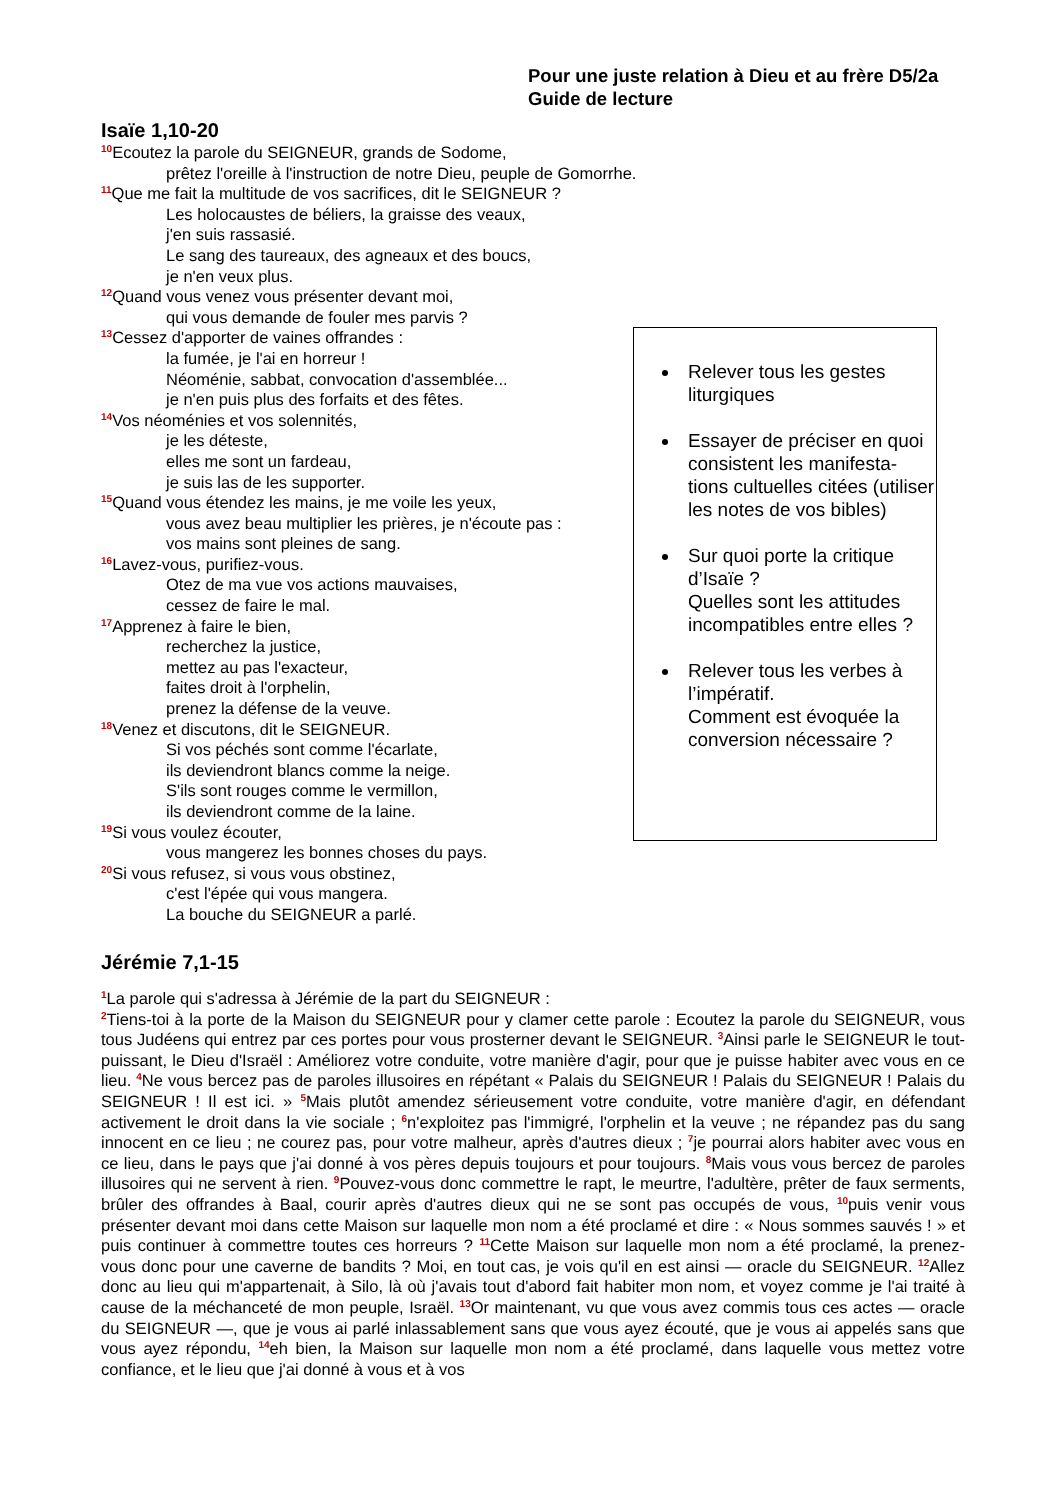Pour une juste relation à Dieu et au frère D5/2a
Guide de lecture
Isaïe 1,10-20
<sup>10</sup> Ecoutez la parole du SEIGNEUR, grands de Sodome,
prêtez l'oreille à l'instruction de notre Dieu, peuple de Gomorrhe.
<sup>11</sup> Que me fait la multitude de vos sacrifices, dit le SEIGNEUR ?
Les holocaustes de béliers, la graisse des veaux,
j'en suis rassasié.
Le sang des taureaux, des agneaux et des boucs,
je n'en veux plus.
<sup>12</sup> Quand vous venez vous présenter devant moi,
qui vous demande de fouler mes parvis ?
<sup>13</sup> Cessez d'apporter de vaines offrandes :
la fumée, je l'ai en horreur !
Néoménie, sabbat, convocation d'assemblée...
je n'en puis plus des forfaits et des fêtes.
<sup>14</sup> Vos néoménies et vos solennités,
je les déteste,
elles me sont un fardeau,
je suis las de les supporter.
<sup>15</sup> Quand vous étendez les mains, je me voile les yeux,
vous avez beau multiplier les prières, je n'écoute pas :
vos mains sont pleines de sang.
<sup>16</sup> Lavez-vous, purifiez-vous.
Otez de ma vue vos actions mauvaises,
cessez de faire le mal.
<sup>17</sup> Apprenez à faire le bien,
recherchez la justice,
mettez au pas l'exacteur,
faites droit à l'orphelin,
prenez la défense de la veuve.
<sup>18</sup> Venez et discutons, dit le SEIGNEUR.
Si vos péchés sont comme l'écarlate,
ils deviendront blancs comme la neige.
S'ils sont rouges comme le vermillon,
ils deviendront comme de la laine.
<sup>19</sup>Si vous voulez écouter,
vous mangerez les bonnes choses du pays.
<sup>20</sup>Si vous refusez, si vous vous obstinez,
c'est l'épée qui vous mangera.
La bouche du SEIGNEUR a parlé.
Relever tous les gestes liturgiques
Essayer de préciser en quoi consistent les manifesta-tions cultuelles citées (utiliser les notes de vos bibles)
Sur quoi porte la critique d’Isaïe ?
Quelles sont les attitudes incompatibles entre elles ?
Relever tous les verbes à l’impératif.
Comment est évoquée la conversion nécessaire ?
Jérémie 7,1-15
<sup>1</sup> La parole qui s'adressa à Jérémie de la part du SEIGNEUR :
<sup>2</sup> Tiens-toi à la porte de la Maison du SEIGNEUR pour y clamer cette parole : Ecoutez la parole du SEIGNEUR, vous tous Judéens qui entrez par ces portes pour vous prosterner devant le SEIGNEUR. <sup>3</sup>Ainsi parle le SEIGNEUR le tout-puissant, le Dieu d'Israël : Améliorez votre conduite, votre manière d'agir, pour que je puisse habiter avec vous en ce lieu. <sup>4</sup>Ne vous bercez pas de paroles illusoires en répétant « Palais du SEIGNEUR ! Palais du SEIGNEUR ! Palais du SEIGNEUR ! Il est ici. » <sup>5</sup>Mais plutôt amendez sérieusement votre conduite, votre manière d'agir, en défendant activement le droit dans la vie sociale ; <sup>6</sup>n'exploitez pas l'immigré, l'orphelin et la veuve ; ne répandez pas du sang innocent en ce lieu ; ne courez pas, pour votre malheur, après d'autres dieux ; <sup>7</sup>je pourrai alors habiter avec vous en ce lieu, dans le pays que j'ai donné à vos pères depuis toujours et pour toujours. <sup>8</sup>Mais vous vous bercez de paroles illusoires qui ne servent à rien. <sup>9</sup>Pouvez-vous donc commettre le rapt, le meurtre, l'adultère, prêter de faux serments, brûler des offrandes à Baal, courir après d'autres dieux qui ne se sont pas occupés de vous, <sup>10</sup>puis venir vous présenter devant moi dans cette Maison sur laquelle mon nom a été proclamé et dire : « Nous sommes sauvés ! » et puis continuer à commettre toutes ces horreurs ? <sup>11</sup>Cette Maison sur laquelle mon nom a été proclamé, la prenez-vous donc pour une caverne de bandits ? Moi, en tout cas, je vois qu'il en est ainsi — oracle du SEIGNEUR. <sup>12</sup>Allez donc au lieu qui m'appartenait, à Silo, là où j'avais tout d'abord fait habiter mon nom, et voyez comme je l'ai traité à cause de la méchanceté de mon peuple, Israël. <sup>13</sup>Or maintenant, vu que vous avez commis tous ces actes — oracle du SEIGNEUR —, que je vous ai parlé inlassablement sans que vous ayez écouté, que je vous ai appelés sans que vous ayez répondu, <sup>14</sup>eh bien, la Maison sur laquelle mon nom a été proclamé, dans laquelle vous mettez votre confiance, et le lieu que j'ai donné à vous et à vos